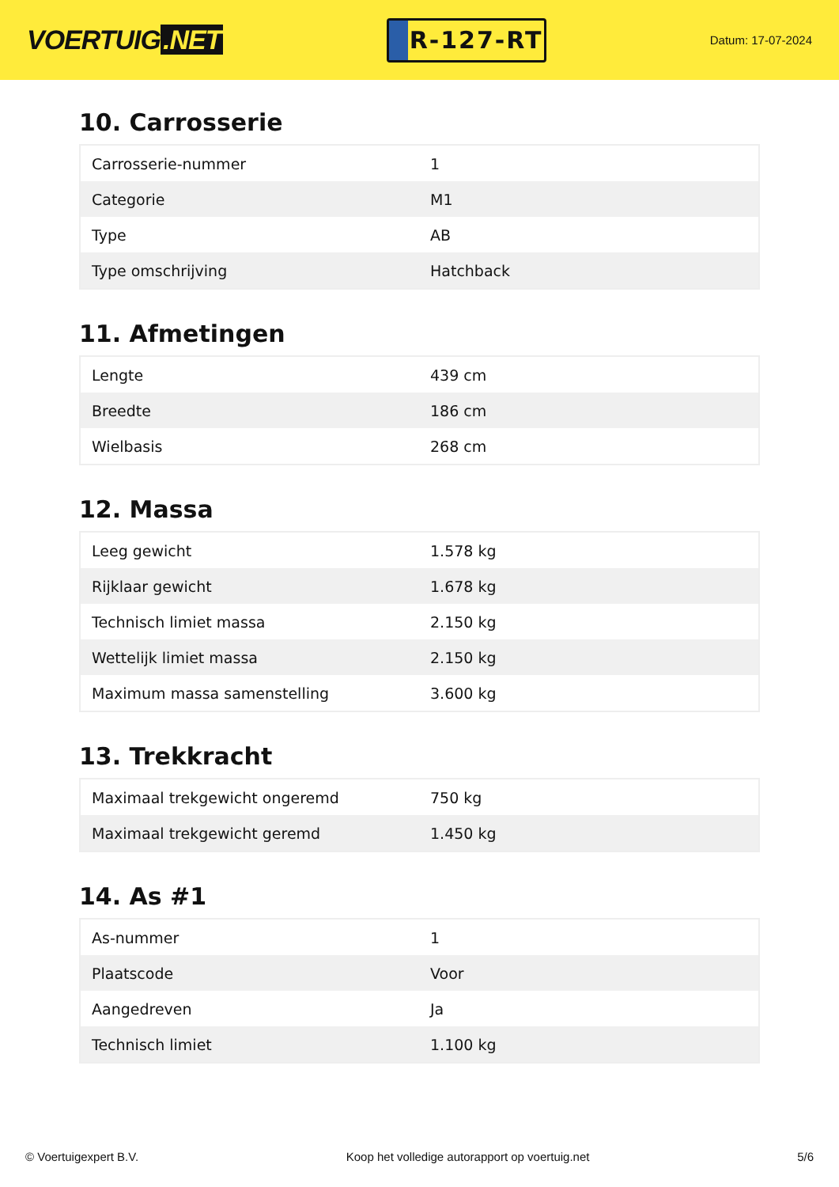VOERTUIG.NET
R-127-RT
Datum: 17-07-2024
10. Carrosserie
| Carrosserie-nummer | 1 |
| Categorie | M1 |
| Type | AB |
| Type omschrijving | Hatchback |
11. Afmetingen
| Lengte | 439 cm |
| Breedte | 186 cm |
| Wielbasis | 268 cm |
12. Massa
| Leeg gewicht | 1.578 kg |
| Rijklaar gewicht | 1.678 kg |
| Technisch limiet massa | 2.150 kg |
| Wettelijk limiet massa | 2.150 kg |
| Maximum massa samenstelling | 3.600 kg |
13. Trekkracht
| Maximaal trekgewicht ongeremd | 750 kg |
| Maximaal trekgewicht geremd | 1.450 kg |
14. As #1
| As-nummer | 1 |
| Plaatscode | Voor |
| Aangedreven | Ja |
| Technisch limiet | 1.100 kg |
© Voertuigexpert B.V. Koop het volledige autorapport op voertuig.net 5/6